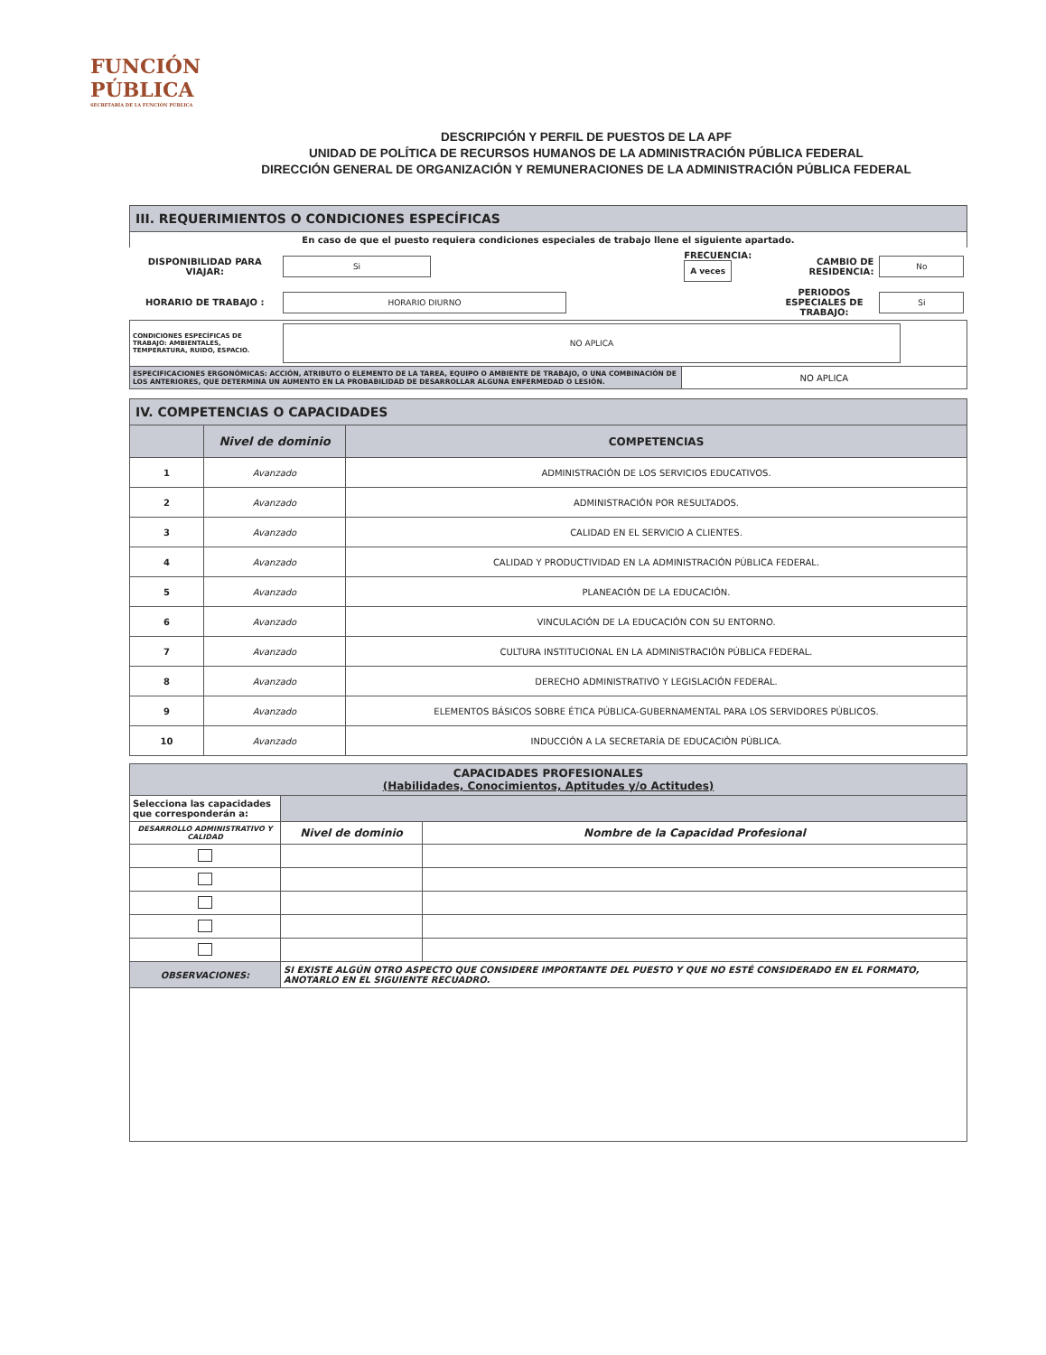FUNCIÓN
PÚBLICA
SECRETARÍA DE LA FUNCIÓN PÚBLICA
DESCRIPCIÓN Y PERFIL DE PUESTOS DE LA APF
UNIDAD DE POLÍTICA DE RECURSOS HUMANOS DE LA ADMINISTRACIÓN PÚBLICA FEDERAL
DIRECCIÓN GENERAL DE ORGANIZACIÓN Y REMUNERACIONES DE LA ADMINISTRACIÓN PÚBLICA FEDERAL
| III. REQUERIMIENTOS O CONDICIONES ESPECÍFICAS | | | | |
| --- | --- | --- | --- | --- |
| En caso de que el puesto requiera condiciones especiales de trabajo llene el siguiente apartado. | | | | |
| DISPONIBILIDAD PARA VIAJAR: | Si | FRECUENCIA: A veces | CAMBIO DE RESIDENCIA: | No |
| HORARIO DE TRABAJO : | HORARIO DIURNO | | PERIODOS ESPECIALES DE TRABAJO: | Si |
| CONDICIONES ESPECÍFICAS DE TRABAJO: AMBIENTALES, TEMPERATURA, RUIDO, ESPACIO. | NO APLICA | | | |
| ESPECIFICACIONES ERGONÓMICAS: ACCIÓN, ATRIBUTO O ELEMENTO DE LA TAREA, EQUIPO O AMBIENTE DE TRABAJO, O UNA COMBINACIÓN DE LOS ANTERIORES, QUE DETERMINA UN AUMENTO EN LA PROBABILIDAD DE DESARROLLAR ALGUNA ENFERMEDAD O LESIÓN. | | NO APLICA | | |
| IV. COMPETENCIAS O CAPACIDADES | | |
| --- | --- | --- |
| | Nivel de dominio | COMPETENCIAS |
| 1 | Avanzado | ADMINISTRACIÓN DE LOS SERVICIOS EDUCATIVOS. |
| 2 | Avanzado | ADMINISTRACIÓN POR RESULTADOS. |
| 3 | Avanzado | CALIDAD EN EL SERVICIO A CLIENTES. |
| 4 | Avanzado | CALIDAD Y PRODUCTIVIDAD EN LA ADMINISTRACIÓN PÚBLICA FEDERAL. |
| 5 | Avanzado | PLANEACIÓN DE LA EDUCACIÓN. |
| 6 | Avanzado | VINCULACIÓN DE LA EDUCACIÓN CON SU ENTORNO. |
| 7 | Avanzado | CULTURA INSTITUCIONAL EN LA ADMINISTRACIÓN PÚBLICA FEDERAL. |
| 8 | Avanzado | DERECHO ADMINISTRATIVO Y LEGISLACIÓN FEDERAL. |
| 9 | Avanzado | ELEMENTOS BÁSICOS SOBRE ÉTICA PÚBLICA-GUBERNAMENTAL PARA LOS SERVIDORES PÚBLICOS. |
| 10 | Avanzado | INDUCCIÓN A LA SECRETARÍA DE EDUCACIÓN PÚBLICA. |
| CAPACIDADES PROFESIONALES (Habilidades, Conocimientos, Aptitudes y/o Actitudes) | | |
| --- | --- | --- |
| Selecciona las capacidades que corresponderán a: | | |
| DESARROLLO ADMINISTRATIVO Y CALIDAD | Nivel de dominio | Nombre de la Capacidad Profesional |
| OBSERVACIONES: | SI EXISTE ALGÚN OTRO ASPECTO QUE CONSIDERE IMPORTANTE DEL PUESTO Y QUE NO ESTÉ CONSIDERADO EN EL FORMATO, ANOTARLO EN EL SIGUIENTE RECUADRO. | |